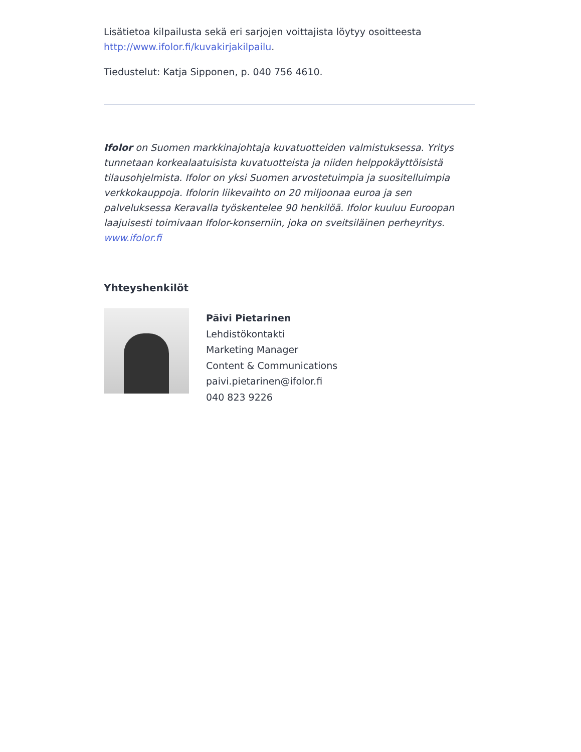Lisätietoa kilpailusta sekä eri sarjojen voittajista löytyy osoitteesta http://www.ifolor.fi/kuvakirjakilpailu.
Tiedustelut: Katja Sipponen, p. 040 756 4610.
Ifolor on Suomen markkinajohtaja kuvatuotteiden valmistuksessa. Yritys tunnetaan korkealaatuisista kuvatuotteista ja niiden helppokäyttöisistä tilausohjelmista. Ifolor on yksi Suomen arvostetuimpia ja suositelluimpia verkkokauppoja. Ifolorin liikevaihto on 20 miljoonaa euroa ja sen palveluksessa Keravalla työskentelee 90 henkilöä. Ifolor kuuluu Euroopan laajuisesti toimivaan Ifolor-konserniin, joka on sveitsiläinen perheyritys. www.ifolor.fi
Yhteyshenkilöt
Päivi Pietarinen
Lehdistökontakti
Marketing Manager
Content & Communications
paivi.pietarinen@ifolor.fi
040 823 9226